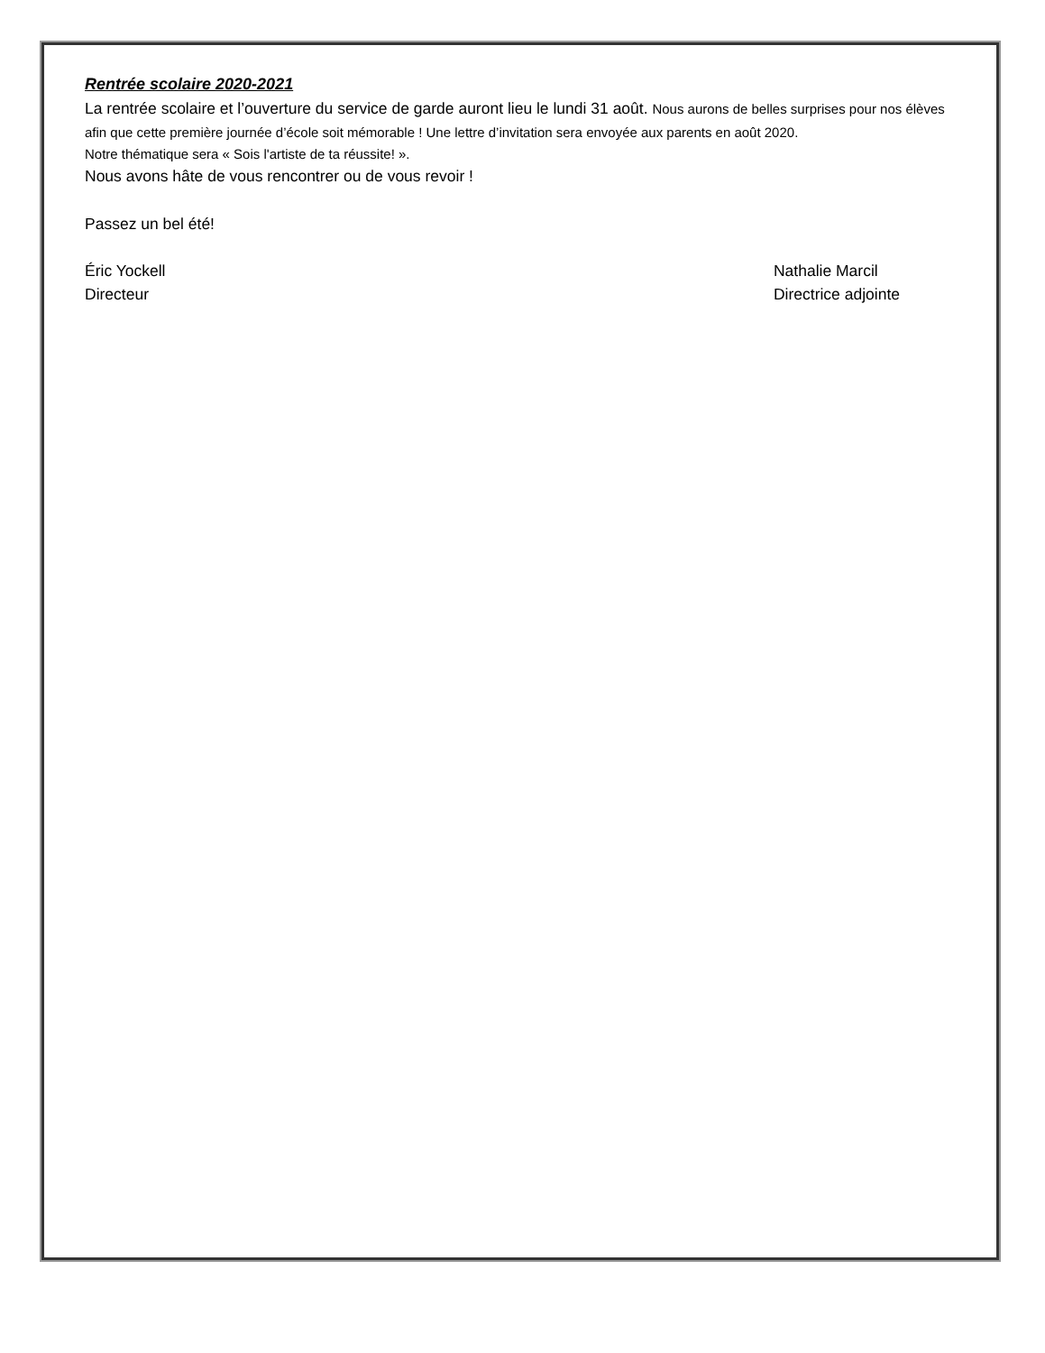Rentrée scolaire 2020-2021
La rentrée scolaire et l’ouverture du service de garde auront lieu le lundi 31 août. Nous aurons de belles surprises pour nos élèves afin que cette première journée d’école soit mémorable ! Une lettre d’invitation sera envoyée aux parents en août 2020.
Notre thématique sera « Sois l'artiste de ta réussite! ».
Nous avons hâte de vous rencontrer ou de vous revoir !
Passez un bel été!
Éric Yockell
Directeur
Nathalie Marcil
Directrice adjointe